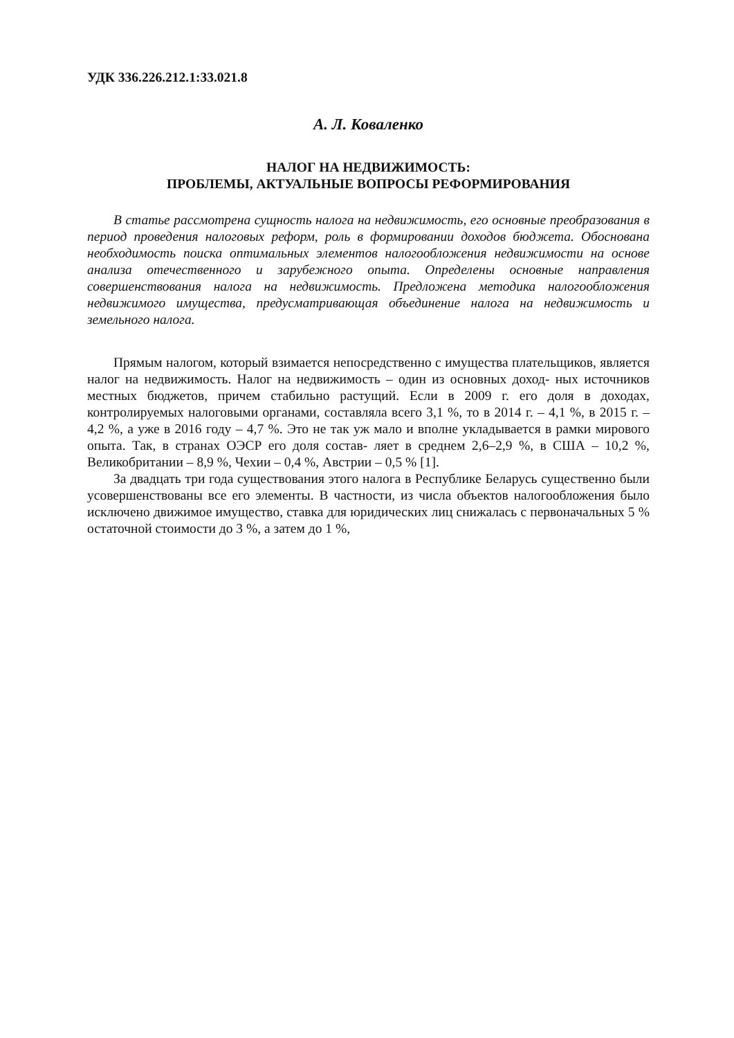УДК 336.226.212.1:33.021.8
А. Л. Коваленко
НАЛОГ НА НЕДВИЖИМОСТЬ:
ПРОБЛЕМЫ, АКТУАЛЬНЫЕ ВОПРОСЫ РЕФОРМИРОВАНИЯ
В статье рассмотрена сущность налога на недвижимость, его основные преобразования в период проведения налоговых реформ, роль в формировании доходов бюджета. Обоснована необходимость поиска оптимальных элементов налогообложения недвижимости на основе анализа отечественного и зарубежного опыта. Определены основные направления совершенствования налога на недвижимость. Предложена методика налогообложения недвижимого имущества, предусматривающая объединение налога на недвижимость и земельного налога.
Прямым налогом, который взимается непосредственно с имущества плательщиков, является налог на недвижимость. Налог на недвижимость – один из основных доход- ных источников местных бюджетов, причем стабильно растущий. Если в 2009 г. его доля в доходах, контролируемых налоговыми органами, составляла всего 3,1 %, то в 2014 г. – 4,1 %, в 2015 г. – 4,2 %, а уже в 2016 году – 4,7 %. Это не так уж мало и вполне укладывается в рамки мирового опыта. Так, в странах ОЭСР его доля состав- ляет в среднем 2,6–2,9 %, в США – 10,2 %, Великобритании – 8,9 %, Чехии – 0,4 %, Австрии – 0,5 % [1].
За двадцать три года существования этого налога в Республике Беларусь существенно были усовершенствованы все его элементы. В частности, из числа объектов налогообложения было исключено движимое имущество, ставка для юридических лиц снижалась с первоначальных 5 % остаточной стоимости до 3 %, а затем до 1 %,